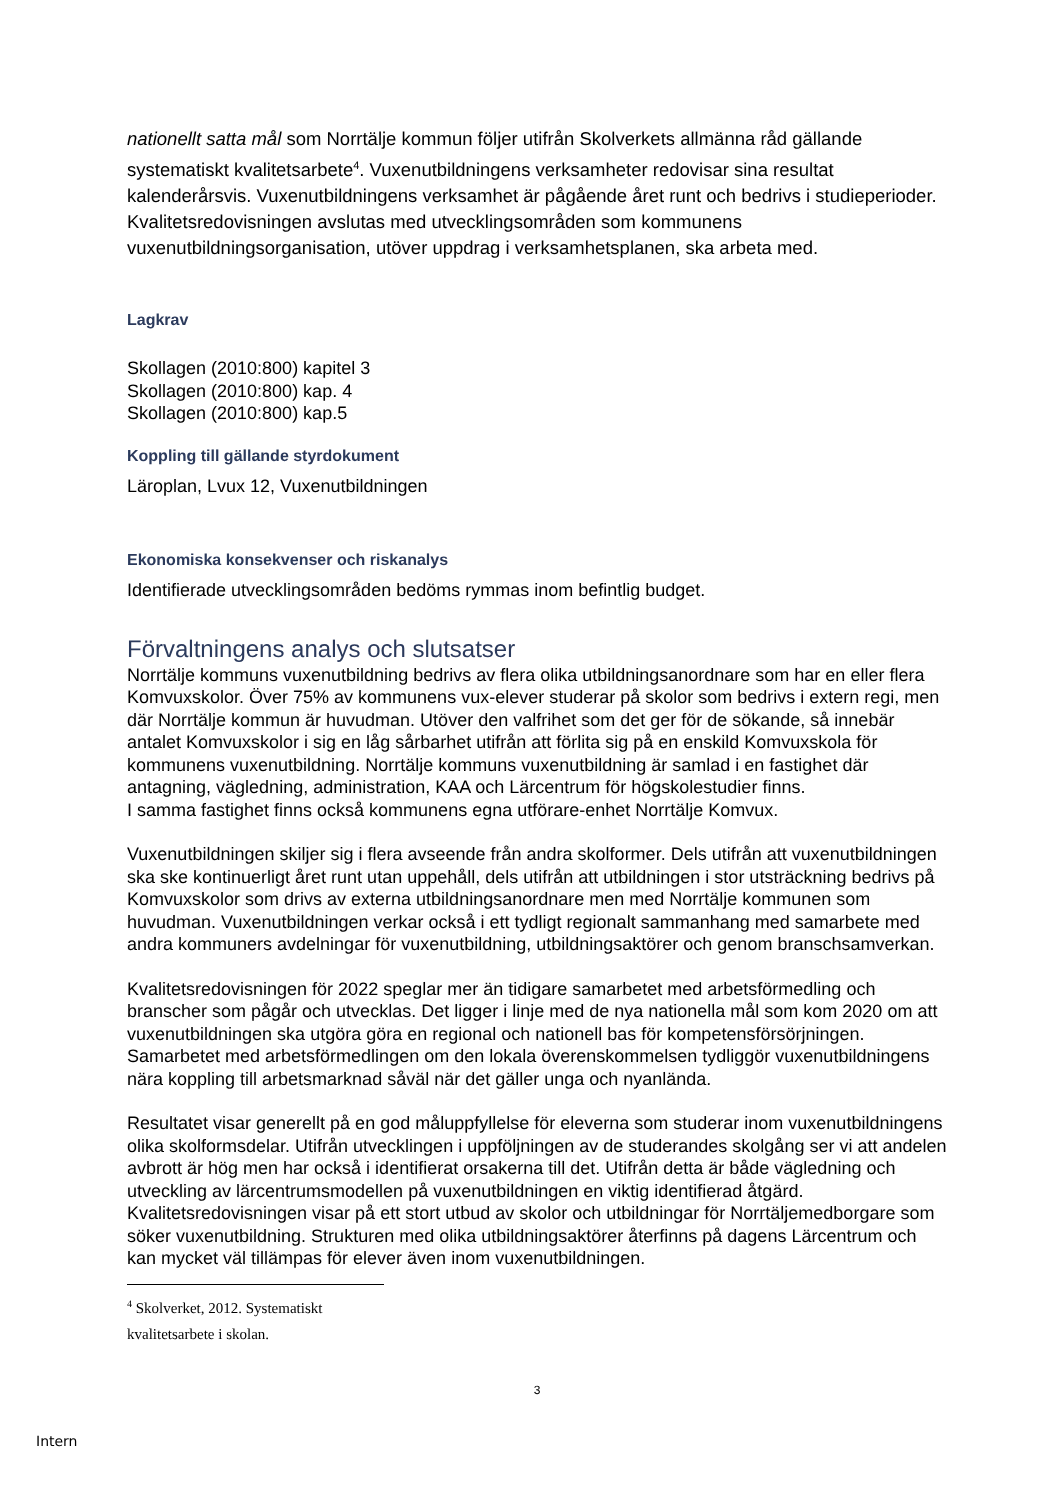nationellt satta mål som Norrtälje kommun följer utifrån Skolverkets allmänna råd gällande systematiskt kvalitetsarbete<sup>4</sup>. Vuxenutbildningens verksamheter redovisar sina resultat kalenderårsvis. Vuxenutbildningens verksamhet är pågående året runt och bedrivs i studieperioder. Kvalitetsredovisningen avslutas med utvecklingsområden som kommunens vuxenutbildningsorganisation, utöver uppdrag i verksamhetsplanen, ska arbeta med.
Lagkrav
Skollagen (2010:800) kapitel 3
Skollagen (2010:800) kap. 4
Skollagen (2010:800) kap.5
Koppling till gällande styrdokument
Läroplan, Lvux 12, Vuxenutbildningen
Ekonomiska konsekvenser och riskanalys
Identifierade utvecklingsområden bedöms rymmas inom befintlig budget.
Förvaltningens analys och slutsatser
Norrtälje kommuns vuxenutbildning bedrivs av flera olika utbildningsanordnare som har en eller flera Komvuxskolor. Över 75% av kommunens vux-elever studerar på skolor som bedrivs i extern regi, men där Norrtälje kommun är huvudman. Utöver den valfrihet som det ger för de sökande, så innebär antalet Komvuxskolor i sig en låg sårbarhet utifrån att förlita sig på en enskild Komvuxskola för kommunens vuxenutbildning. Norrtälje kommuns vuxenutbildning är samlad i en fastighet där antagning, vägledning, administration, KAA och Lärcentrum för högskolestudier finns.
I samma fastighet finns också kommunens egna utförare-enhet Norrtälje Komvux.
Vuxenutbildningen skiljer sig i flera avseende från andra skolformer. Dels utifrån att vuxenutbildningen ska ske kontinuerligt året runt utan uppehåll, dels utifrån att utbildningen i stor utsträckning bedrivs på Komvuxskolor som drivs av externa utbildningsanordnare men med Norrtälje kommunen som huvudman. Vuxenutbildningen verkar också i ett tydligt regionalt sammanhang med samarbete med andra kommuners avdelningar för vuxenutbildning, utbildningsaktörer och genom branschsamverkan.
Kvalitetsredovisningen för 2022 speglar mer än tidigare samarbetet med arbetsförmedling och branscher som pågår och utvecklas. Det ligger i linje med de nya nationella mål som kom 2020 om att vuxenutbildningen ska utgöra göra en regional och nationell bas för kompetensförsörjningen. Samarbetet med arbetsförmedlingen om den lokala överenskommelsen tydliggör vuxenutbildningens nära koppling till arbetsmarknad såväl när det gäller unga och nyanlända.
Resultatet visar generellt på en god måluppfyllelse för eleverna som studerar inom vuxenutbildningens olika skolformsdelar. Utifrån utvecklingen i uppföljningen av de studerandes skolgång ser vi att andelen avbrott är hög men har också i identifierat orsakerna till det. Utifrån detta är både vägledning och utveckling av lärcentrumsmodellen på vuxenutbildningen en viktig identifierad åtgärd. Kvalitetsredovisningen visar på ett stort utbud av skolor och utbildningar för Norrtäljemedborgare som söker vuxenutbildning. Strukturen med olika utbildningsaktörer återfinns på dagens Lärcentrum och kan mycket väl tillämpas för elever även inom vuxenutbildningen.
<sup>4</sup> Skolverket, 2012. Systematiskt kvalitetsarbete i skolan.
3
Intern